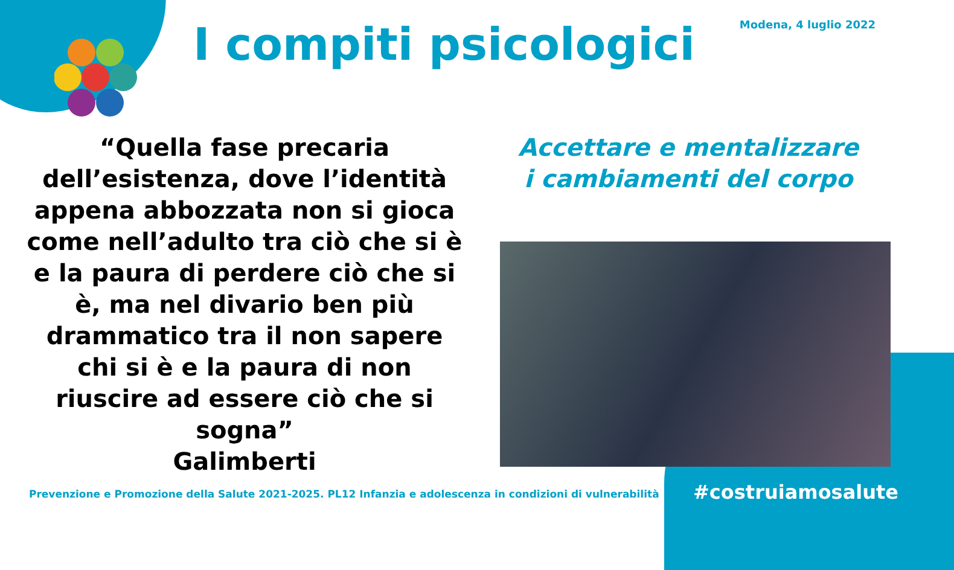Modena, 4 luglio 2022 I compiti psicologici
“Quella fase precaria dell’esistenza, dove l’identità appena abbozzata non si gioca come nell’adulto tra ciò che si è e la paura di perdere ciò che si è, ma nel divario ben più drammatico tra il non sapere chi si è e la paura di non riuscire ad essere ciò che si sogna”
Galimberti
Accettare e mentalizzare
i cambiamenti del corpo
Prevenzione e Promozione della Salute 2021-2025. PL12 Infanzia e adolescenza in condizioni di vulnerabilità
#costruiamosalute